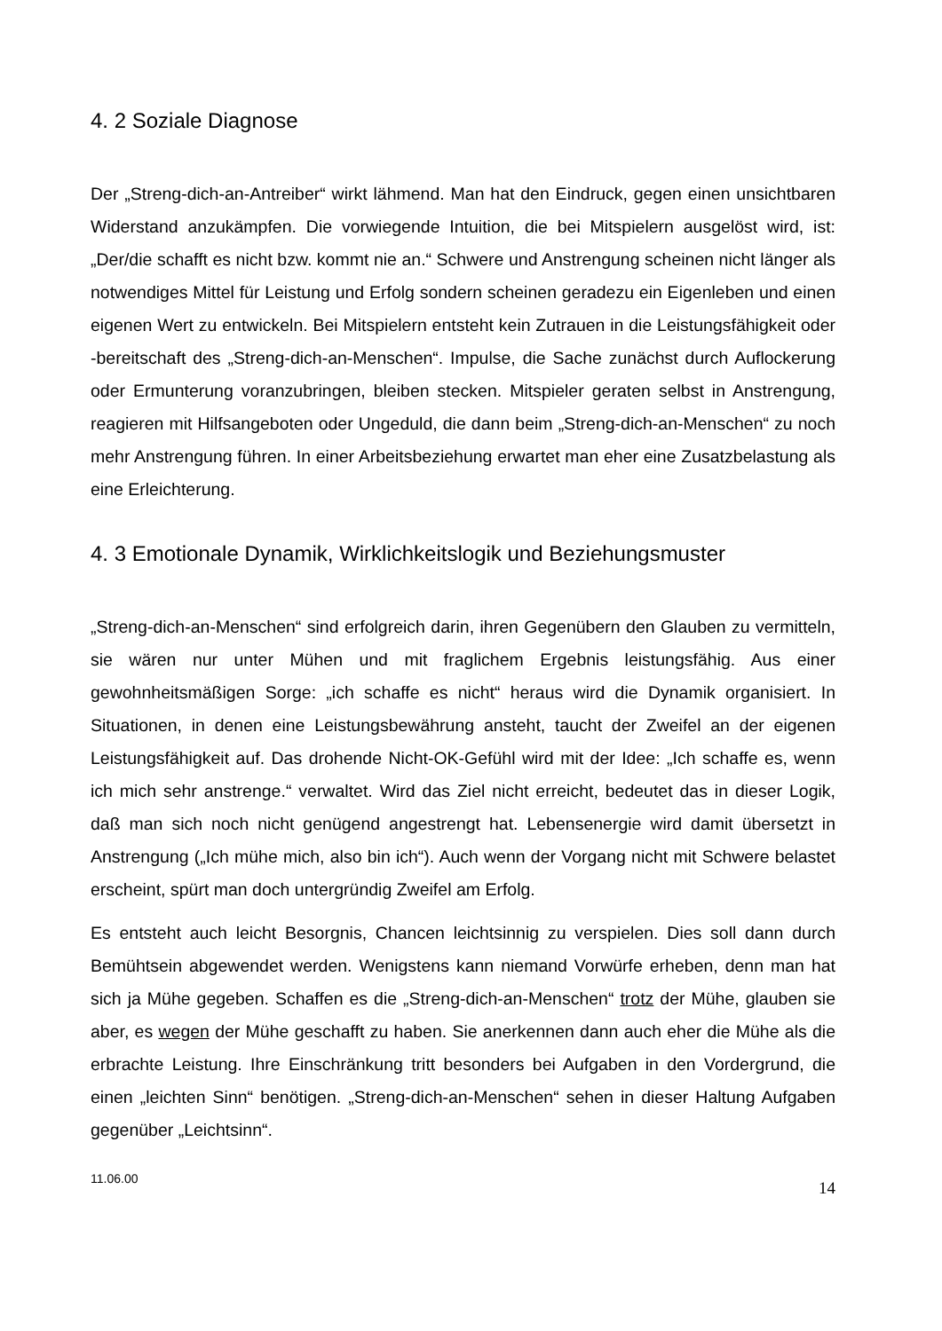4. 2 Soziale Diagnose
Der „Streng-dich-an-Antreiber“ wirkt lähmend. Man hat den Eindruck, gegen einen unsichtbaren Widerstand anzukämpfen. Die vorwiegende Intuition, die bei Mitspielern ausgelöst wird, ist: „Der/die schafft es nicht bzw. kommt nie an.“ Schwere und Anstrengung scheinen nicht länger als notwendiges Mittel für Leistung und Erfolg sondern scheinen geradezu ein Eigenleben und einen eigenen Wert zu entwickeln. Bei Mitspielern entsteht kein Zutrauen in die Leistungsfähigkeit oder -bereitschaft des „Streng-dich-an-Menschen“. Impulse, die Sache zunächst durch Auflockerung oder Ermunterung voranzubringen, bleiben stecken. Mitspieler geraten selbst in Anstrengung, reagieren mit Hilfsangeboten oder Ungeduld, die dann beim „Streng-dich-an-Menschen“ zu noch mehr Anstrengung führen. In einer Arbeitsbeziehung erwartet man eher eine Zusatzbelastung als eine Erleichterung.
4. 3 Emotionale Dynamik, Wirklichkeitslogik und Beziehungsmuster
„Streng-dich-an-Menschen“ sind erfolgreich darin, ihren Gegenübern den Glauben zu vermitteln, sie wären nur unter Mühen und mit fraglichem Ergebnis leistungsfähig. Aus einer gewohnheitsmäßigen Sorge: „ich schaffe es nicht“ heraus wird die Dynamik organisiert. In Situationen, in denen eine Leistungsbewährung ansteht, taucht der Zweifel an der eigenen Leistungsfähigkeit auf. Das drohende Nicht-OK-Gefühl wird mit der Idee: „Ich schaffe es, wenn ich mich sehr anstrenge.“ verwaltet. Wird das Ziel nicht erreicht, bedeutet das in dieser Logik, daß man sich noch nicht genügend angestrengt hat. Lebensenergie wird damit übersetzt in Anstrengung („Ich mühe mich, also bin ich“). Auch wenn der Vorgang nicht mit Schwere belastet erscheint, spürt man doch untergründig Zweifel am Erfolg.
Es entsteht auch leicht Besorgnis, Chancen leichtsinnig zu verspielen. Dies soll dann durch Bemühtsein abgewendet werden. Wenigstens kann niemand Vorwürfe erheben, denn man hat sich ja Mühe gegeben. Schaffen es die „Streng-dich-an-Menschen“ trotz der Mühe, glauben sie aber, es wegen der Mühe geschafft zu haben. Sie anerkennen dann auch eher die Mühe als die erbrachte Leistung. Ihre Einschränkung tritt besonders bei Aufgaben in den Vordergrund, die einen „leichten Sinn“ benötigen. „Streng-dich-an-Menschen“ sehen in dieser Haltung Aufgaben gegenüber „Leichtsinn“.
11.06.00 14